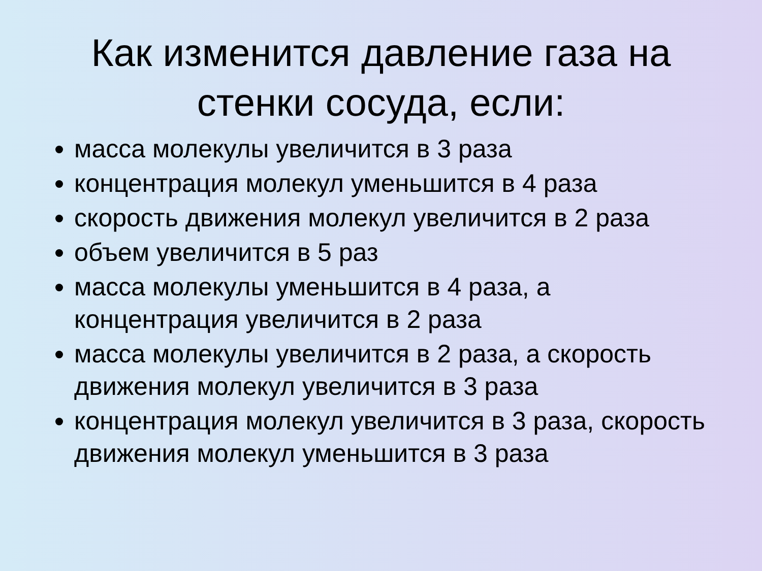Как изменится давление газа на стенки сосуда, если:
масса молекулы увеличится в 3 раза
концентрация молекул уменьшится в 4 раза
скорость движения молекул увеличится в 2 раза
объем увеличится в 5 раз
масса молекулы уменьшится в 4 раза, а концентрация увеличится в 2 раза
масса молекулы увеличится в 2 раза, а скорость движения молекул увеличится в 3 раза
концентрация молекул увеличится в 3 раза, скорость движения молекул уменьшится в 3 раза